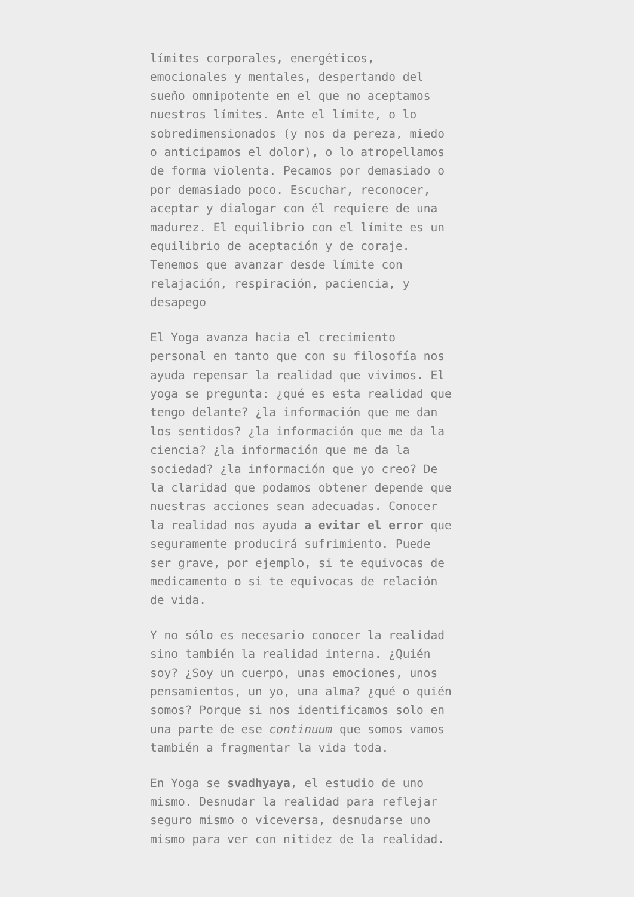límites corporales, energéticos, emocionales y mentales, despertando del sueño omnipotente en el que no aceptamos nuestros límites. Ante el límite, o lo sobredimensionados (y nos da pereza, miedo o anticipamos el dolor), o lo atropellamos de forma violenta. Pecamos por demasiado o por demasiado poco. Escuchar, reconocer, aceptar y dialogar con él requiere de una madurez. El equilibrio con el límite es un equilibrio de aceptación y de coraje. Tenemos que avanzar desde límite con relajación, respiración, paciencia, y desapego
El Yoga avanza hacia el crecimiento personal en tanto que con su filosofía nos ayuda repensar la realidad que vivimos. El yoga se pregunta: ¿qué es esta realidad que tengo delante? ¿la información que me dan los sentidos? ¿la información que me da la ciencia? ¿la información que me da la sociedad? ¿la información que yo creo? De la claridad que podamos obtener depende que nuestras acciones sean adecuadas. Conocer la realidad nos ayuda a evitar el error que seguramente producirá sufrimiento. Puede ser grave, por ejemplo, si te equivocas de medicamento o si te equivocas de relación de vida.
Y no sólo es necesario conocer la realidad sino también la realidad interna. ¿Quién soy? ¿Soy un cuerpo, unas emociones, unos pensamientos, un yo, una alma? ¿qué o quién somos? Porque si nos identificamos solo en una parte de ese continuum que somos vamos también a fragmentar la vida toda.
En Yoga se svadhyaya, el estudio de uno mismo. Desnudar la realidad para reflejar seguro mismo o viceversa, desnudarse uno mismo para ver con nitidez de la realidad.